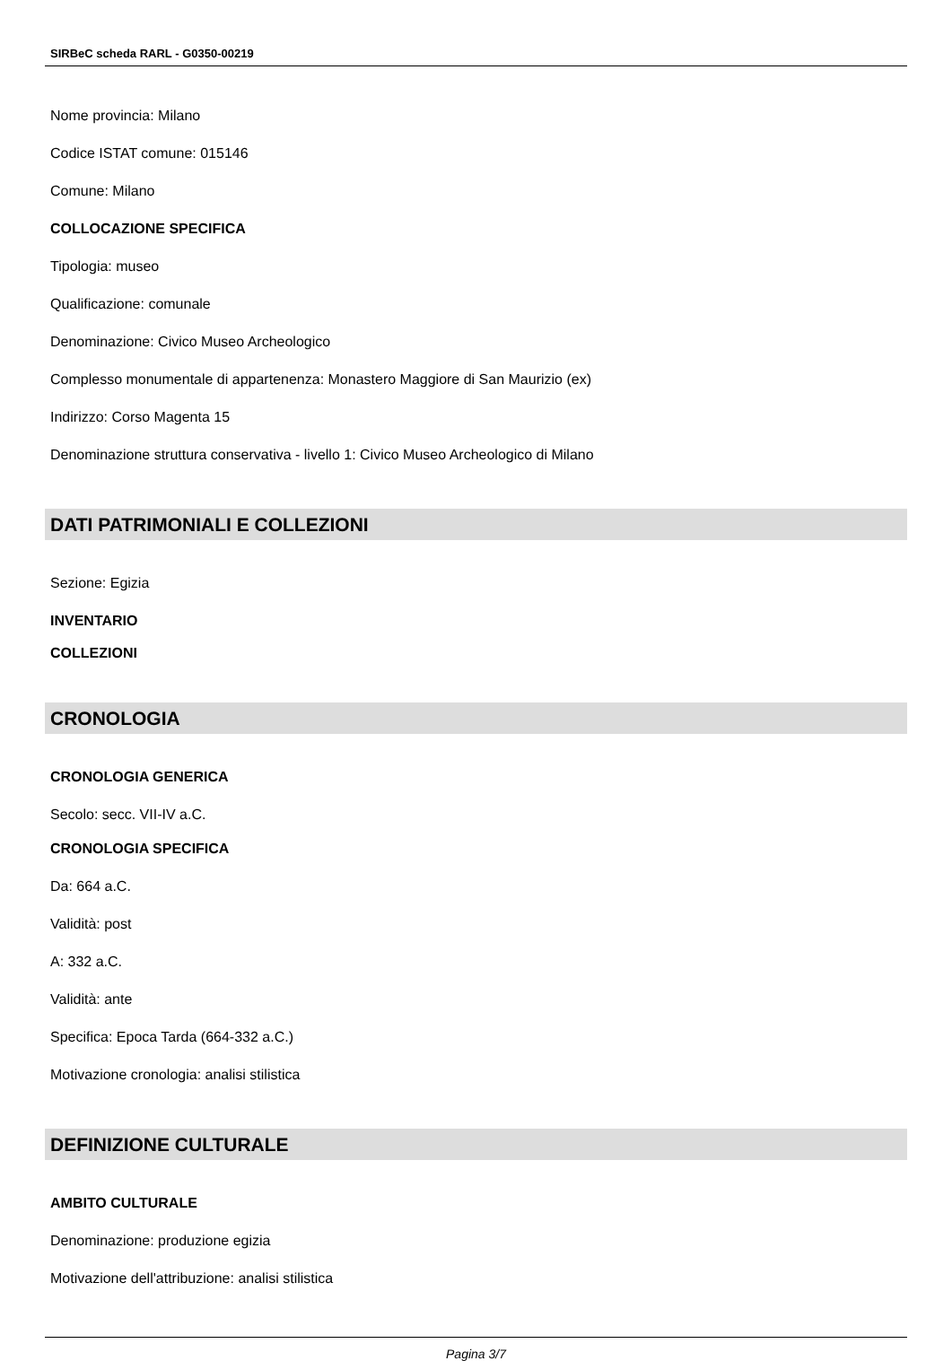SIRBeC scheda RARL - G0350-00219
Nome provincia: Milano
Codice ISTAT comune: 015146
Comune: Milano
COLLOCAZIONE SPECIFICA
Tipologia: museo
Qualificazione: comunale
Denominazione: Civico Museo Archeologico
Complesso monumentale di appartenenza: Monastero Maggiore di San Maurizio (ex)
Indirizzo: Corso Magenta 15
Denominazione struttura conservativa - livello 1: Civico Museo Archeologico di Milano
DATI PATRIMONIALI E COLLEZIONI
Sezione: Egizia
INVENTARIO
COLLEZIONI
CRONOLOGIA
CRONOLOGIA GENERICA
Secolo: secc. VII-IV a.C.
CRONOLOGIA SPECIFICA
Da: 664 a.C.
Validità: post
A: 332 a.C.
Validità: ante
Specifica: Epoca Tarda (664-332 a.C.)
Motivazione cronologia: analisi stilistica
DEFINIZIONE CULTURALE
AMBITO CULTURALE
Denominazione: produzione egizia
Motivazione dell'attribuzione: analisi stilistica
Pagina 3/7